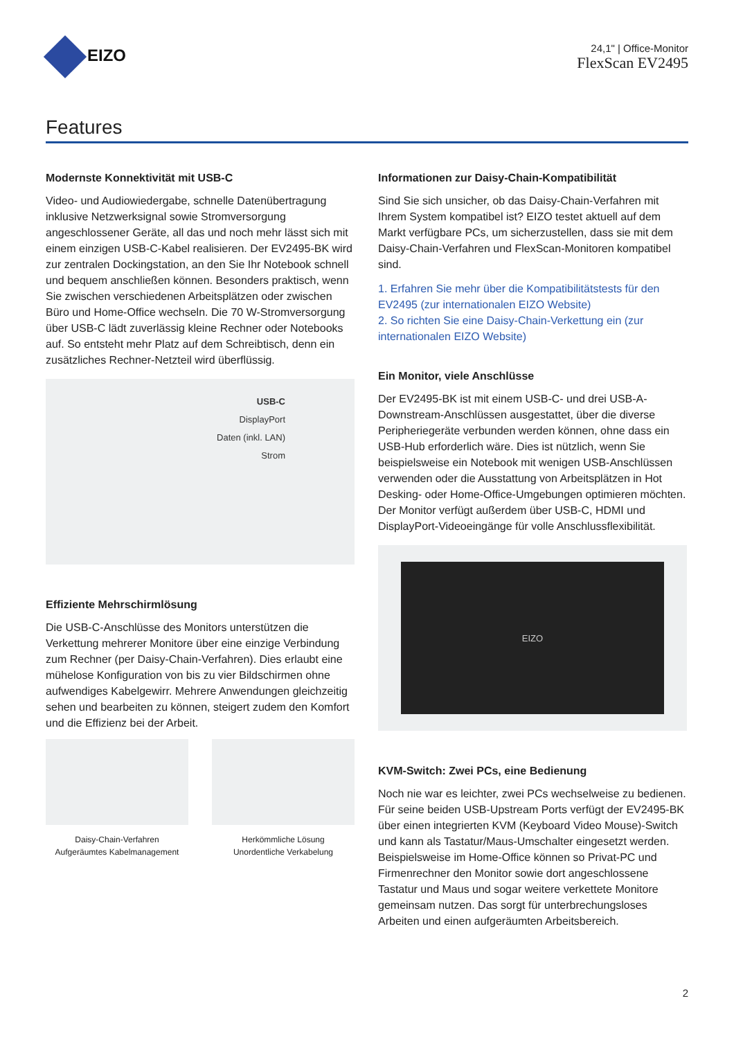EIZO
24,1" | Office-Monitor
FlexScan EV2495
Features
Modernste Konnektivität mit USB-C
Video- und Audiowiedergabe, schnelle Datenübertragung inklusive Netzwerksignal sowie Stromversorgung angeschlossener Geräte, all das und noch mehr lässt sich mit einem einzigen USB-C-Kabel realisieren. Der EV2495-BK wird zur zentralen Dockingstation, an den Sie Ihr Notebook schnell und bequem anschließen können. Besonders praktisch, wenn Sie zwischen verschiedenen Arbeitsplätzen oder zwischen Büro und Home-Office wechseln. Die 70 W-Stromversorgung über USB-C lädt zuverlässig kleine Rechner oder Notebooks auf. So entsteht mehr Platz auf dem Schreibtisch, denn ein zusätzliches Rechner-Netzteil wird überflüssig.
USB-C
DisplayPort
Daten (inkl. LAN)
Strom
Effiziente Mehrschirmlösung
Die USB-C-Anschlüsse des Monitors unterstützen die Verkettung mehrerer Monitore über eine einzige Verbindung zum Rechner (per Daisy-Chain-Verfahren). Dies erlaubt eine mühelose Konfiguration von bis zu vier Bildschirmen ohne aufwendiges Kabelgewirr. Mehrere Anwendungen gleichzeitig sehen und bearbeiten zu können, steigert zudem den Komfort und die Effizienz bei der Arbeit.
Daisy-Chain-Verfahren
Aufgeräumtes Kabelmanagement
Herkömmliche Lösung
Unordentliche Verkabelung
Informationen zur Daisy-Chain-Kompatibilität
Sind Sie sich unsicher, ob das Daisy-Chain-Verfahren mit Ihrem System kompatibel ist? EIZO testet aktuell auf dem Markt verfügbare PCs, um sicherzustellen, dass sie mit dem Daisy-Chain-Verfahren und FlexScan-Monitoren kompatibel sind.
1. Erfahren Sie mehr über die Kompatibilitätstests für den EV2495 (zur internationalen EIZO Website)
2. So richten Sie eine Daisy-Chain-Verkettung ein (zur internationalen EIZO Website)
Ein Monitor, viele Anschlüsse
Der EV2495-BK ist mit einem USB-C- und drei USB-A-Downstream-Anschlüssen ausgestattet, über die diverse Peripheriegeräte verbunden werden können, ohne dass ein USB-Hub erforderlich wäre. Dies ist nützlich, wenn Sie beispielsweise ein Notebook mit wenigen USB-Anschlüssen verwenden oder die Ausstattung von Arbeitsplätzen in Hot Desking- oder Home-Office-Umgebungen optimieren möchten. Der Monitor verfügt außerdem über USB-C, HDMI und DisplayPort-Videoeingänge für volle Anschlussflexibilität.
EIZO
KVM-Switch: Zwei PCs, eine Bedienung
Noch nie war es leichter, zwei PCs wechselweise zu bedienen. Für seine beiden USB-Upstream Ports verfügt der EV2495-BK über einen integrierten KVM (Keyboard Video Mouse)-Switch und kann als Tastatur/Maus-Umschalter eingesetzt werden. Beispielsweise im Home-Office können so Privat-PC und Firmenrechner den Monitor sowie dort angeschlossene Tastatur und Maus und sogar weitere verkettete Monitore gemeinsam nutzen. Das sorgt für unterbrechungsloses Arbeiten und einen aufgeräumten Arbeitsbereich.
2